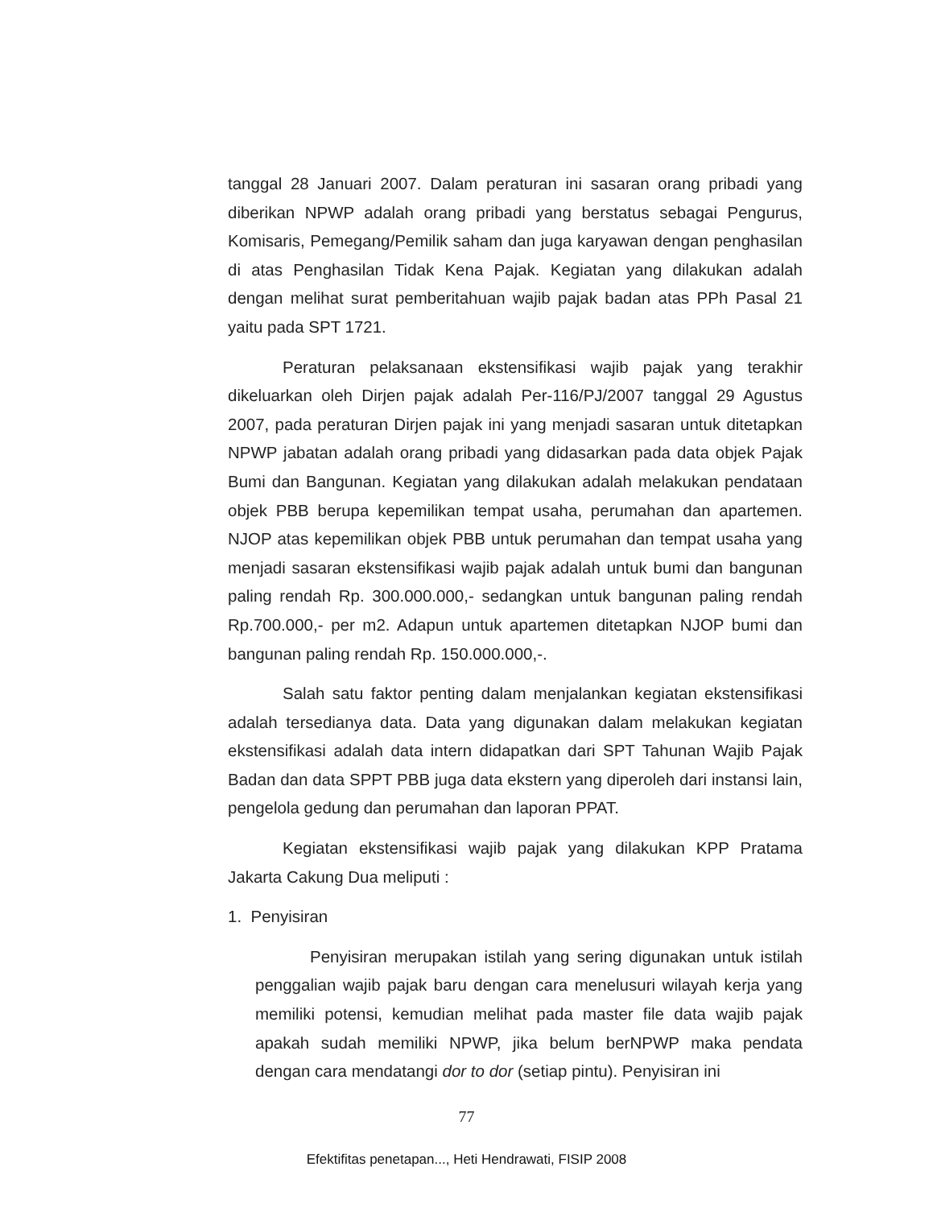tanggal 28 Januari 2007. Dalam peraturan ini sasaran orang pribadi yang diberikan NPWP adalah orang pribadi yang berstatus sebagai Pengurus, Komisaris, Pemegang/Pemilik saham dan juga karyawan dengan penghasilan di atas Penghasilan Tidak Kena Pajak. Kegiatan yang dilakukan adalah dengan melihat surat pemberitahuan wajib pajak badan atas PPh Pasal 21 yaitu pada SPT 1721.
Peraturan pelaksanaan ekstensifikasi wajib pajak yang terakhir dikeluarkan oleh Dirjen pajak adalah Per-116/PJ/2007 tanggal 29 Agustus 2007, pada peraturan Dirjen pajak ini yang menjadi sasaran untuk ditetapkan NPWP jabatan adalah orang pribadi yang didasarkan pada data objek Pajak Bumi dan Bangunan. Kegiatan yang dilakukan adalah melakukan pendataan objek PBB berupa kepemilikan tempat usaha, perumahan dan apartemen. NJOP atas kepemilikan objek PBB untuk perumahan dan tempat usaha yang menjadi sasaran ekstensifikasi wajib pajak adalah untuk bumi dan bangunan paling rendah Rp. 300.000.000,- sedangkan untuk bangunan paling rendah Rp.700.000,- per m2. Adapun untuk apartemen ditetapkan NJOP bumi dan bangunan paling rendah Rp. 150.000.000,-.
Salah satu faktor penting dalam menjalankan kegiatan ekstensifikasi adalah tersedianya data. Data yang digunakan dalam melakukan kegiatan ekstensifikasi adalah data intern didapatkan dari SPT Tahunan Wajib Pajak Badan dan data SPPT PBB juga data ekstern yang diperoleh dari instansi lain, pengelola gedung dan perumahan dan laporan PPAT.
Kegiatan ekstensifikasi wajib pajak yang dilakukan KPP Pratama Jakarta Cakung Dua meliputi :
1. Penyisiran
Penyisiran merupakan istilah yang sering digunakan untuk istilah penggalian wajib pajak baru dengan cara menelusuri wilayah kerja yang memiliki potensi, kemudian melihat pada master file data wajib pajak apakah sudah memiliki NPWP, jika belum berNPWP maka pendata dengan cara mendatangi dor to dor (setiap pintu). Penyisiran ini
77
Efektifitas penetapan..., Heti Hendrawati, FISIP 2008